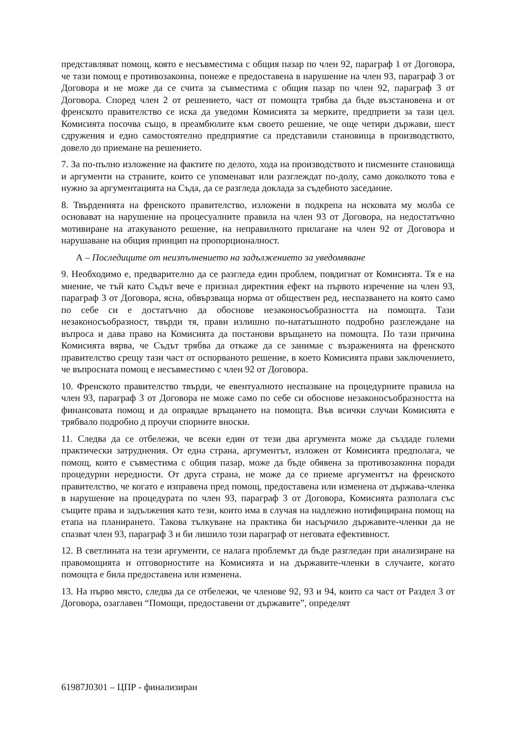представляват помощ, която е несъвместима с общия пазар по член 92, параграф 1 от Договора, че тази помощ е противозаконна, понеже е предоставена в нарушение на член 93, параграф 3 от Договора и не може да се счита за съвместима с общия пазар по член 92, параграф 3 от Договора. Според член 2 от решението, част от помощта трябва да бъде възстановена и от френското правителство се иска да уведоми Комисията за мерките, предприети за тази цел. Комисията посочва също, в преамбюлите към своето решение, че още четири държави, шест сдружения и едно самостоятелно предприятие са представили становища в производството, довело до приемане на решението.
7. За по-пълно изложение на фактите по делото, хода на производството и писмените становища и аргументи на страните, които се упоменават или разглеждат по-долу, само доколкото това е нужно за аргументацията на Съда, да се разгледа доклада за съдебното заседание.
8. Твърденията на френското правителство, изложени в подкрепа на исковата му молба се основават на нарушение на процесуалните правила на член 93 от Договора, на недостатъчно мотивиране на атакуваното решение, на неправилното прилагане на член 92 от Договора и нарушаване на общия принцип на пропорционалност.
А – Последиците от неизпълнението на задължението за уведомяване
9. Необходимо е, предварително да се разгледа един проблем, повдигнат от Комисията. Тя е на мнение, че тъй като Съдът вече е признал директния ефект на първото изречение на член 93, параграф 3 от Договора, ясна, обвързваща норма от обществен ред, неспазването на която само по себе си е достатъчно да обоснове незаконосъобразността на помощта. Тази незаконосъобразност, твърди тя, прави излишно по-нататъшното подробно разглеждане на въпроса и дава право на Комисията да постанови връщането на помощта. По тази причина Комисията вярва, че Съдът трябва да откаже да се занимае с възраженията на френското правителство срещу тази част от оспорваното решение, в което Комисията прави заключението, че въпросната помощ е несъвместимо с член 92 от Договора.
10. Френското правителство твърди, че евентуалното неспазване на процедурните правила на член 93, параграф 3 от Договора не може само по себе си обоснове незаконосъобразността на финансовата помощ и да оправдае връщането на помощта. Във всички случаи Комисията е трябвало подробно д проучи спорните вноски.
11. Следва да се отбележи, че всеки един от тези два аргумента може да създаде големи практически затруднения. От една страна, аргументът, изложен от Комисията предполага, че помощ, която е съвместима с общия пазар, може да бъде обявена за противозаконна поради процедурни нередности. От друга страна, не може да се приеме аргументът на френското правителство, че когато е изправена пред помощ, предоставена или изменена от държава-членка в нарушение на процедурата по член 93, параграф 3 от Договора, Комисията разполага със същите права и задължения като тези, които има в случая на надлежно нотифицирана помощ на етапа на планирането. Такова тълкуване на практика би насърчило държавите-членки да не спазват член 93, параграф 3 и би лишило този параграф от неговата ефективност.
12. В светлината на тези аргументи, се налага проблемът да бъде разгледан при анализиране на правомощията и отговорностите на Комисията и на държавите-членки в случаите, когато помощта е била предоставена или изменена.
13. На първо място, следва да се отбележи, че членове 92, 93 и 94, които са част от Раздел 3 от Договора, озаглавен “Помощи, предоставени от държавите”, определят
61987J0301 – ЦПР - финализиран